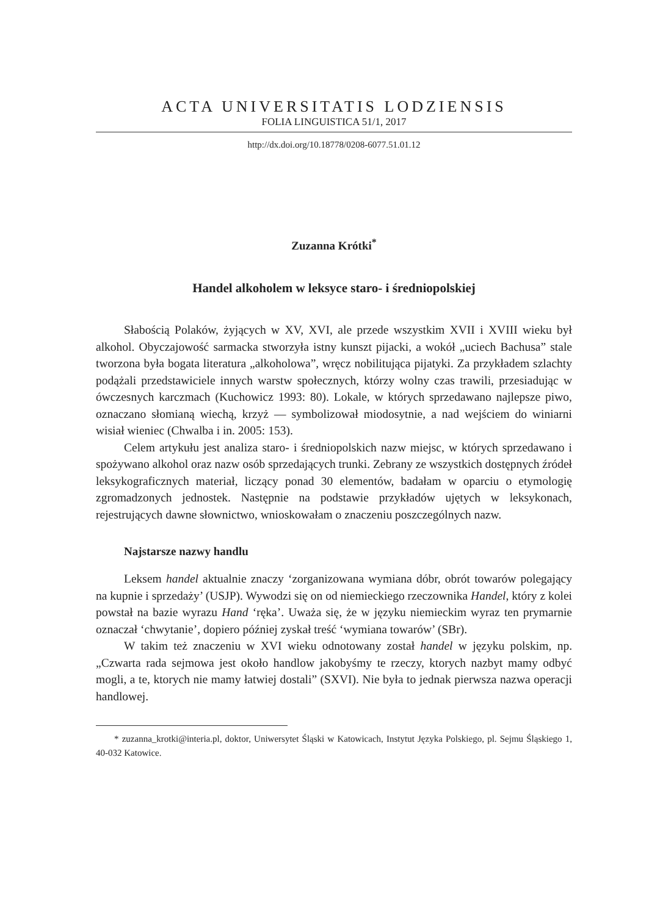ACTA UNIVERSITATIS LODZIENSIS
FOLIA LINGUISTICA 51/1, 2017
http://dx.doi.org/10.18778/0208-6077.51.01.12
Zuzanna Krótki<sup>*</sup>
Handel alkoholem w leksyce staro- i średniopolskiej
Słabością Polaków, żyjących w XV, XVI, ale przede wszystkim XVII i XVIII wieku był alkohol. Obyczajowość sarmacka stworzyła istny kunszt pijacki, a wokół „uciech Bachusa” stale tworzona była bogata literatura „alkoholowa”, wręcz nobilitująca pijatyki. Za przykładem szlachty podążali przedstawiciele innych warstw społecznych, którzy wolny czas trawili, przesiadując w ówczesnych karczmach (Kuchowicz 1993: 80). Lokale, w których sprzedawano najlepsze piwo, oznaczano słomianą wiechą, krzyż — symbolizował miodosytnie, a nad wejściem do winiarni wisiał wieniec (Chwalba i in. 2005: 153).
Celem artykułu jest analiza staro- i średniopolskich nazw miejsc, w których sprzedawano i spożywano alkohol oraz nazw osób sprzedających trunki. Zebrany ze wszystkich dostępnych źródeł leksykograficznych materiał, liczący ponad 30 elementów, badałam w oparciu o etymologię zgromadzonych jednostek. Następnie na podstawie przykładów ujętych w leksykonach, rejestrujących dawne słownictwo, wnioskowałam o znaczeniu poszczególnych nazw.
Najstarsze nazwy handlu
Leksem handel aktualnie znaczy ‘zorganizowana wymiana dóbr, obrót towarów polegający na kupnie i sprzedaży’ (USJP). Wywodzi się on od niemieckiego rzeczownika Handel, który z kolei powstał na bazie wyrazu Hand ‘ręka’. Uważa się, że w języku niemieckim wyraz ten prymarnie oznaczał ‘chwytanie’, dopiero później zyskał treść ‘wymiana towarów’ (SBr).
W takim też znaczeniu w XVI wieku odnotowany został handel w języku polskim, np. „Czwarta rada sejmowa jest około handlow jakobyśmy te rzeczy, ktorych nazbyt mamy odbyć mogli, a te, ktorych nie mamy łatwiej dostali” (SXVI). Nie była to jednak pierwsza nazwa operacji handlowej.
* zuzanna_krotki@interia.pl, doktor, Uniwersytet Śląski w Katowicach, Instytut Języka Polskiego, pl. Sejmu Śląskiego 1, 40-032 Katowice.